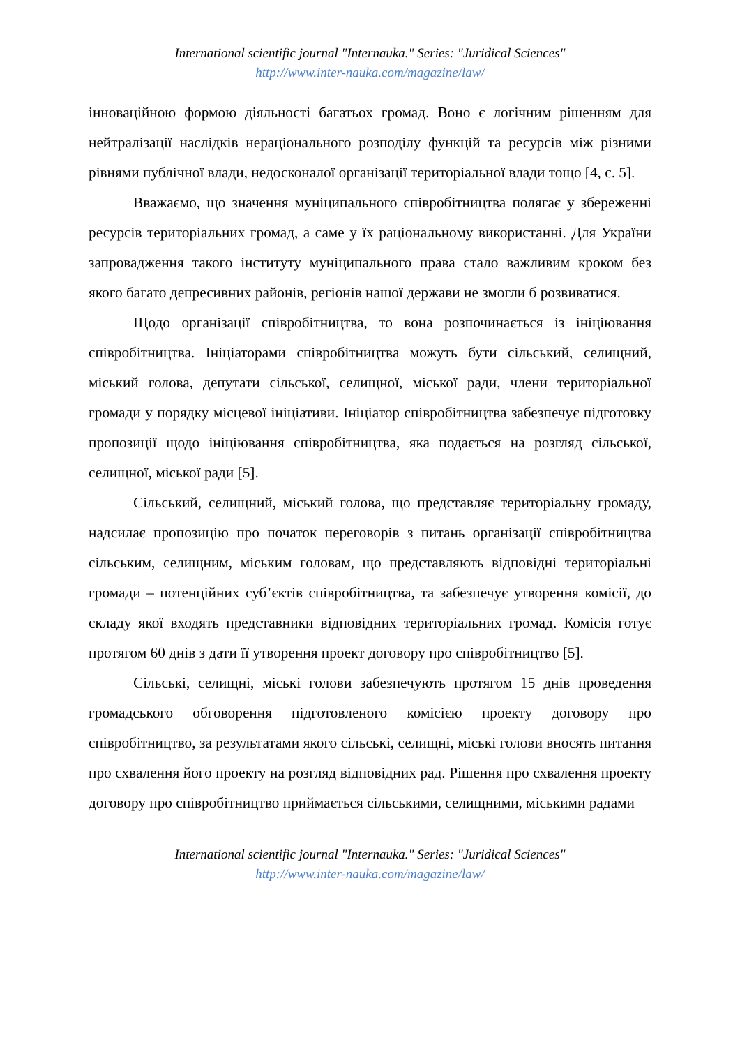International scientific journal "Internauka." Series: "Juridical Sciences"
http://www.inter-nauka.com/magazine/law/
інноваційною формою діяльності багатьох громад. Воно є логічним рішенням для нейтралізації наслідків нераціонального розподілу функцій та ресурсів між різними рівнями публічної влади, недосконалої організації територіальної влади тощо [4, с. 5].
Вважаємо, що значення муніципального співробітництва полягає у збереженні ресурсів територіальних громад, а саме у їх раціональному використанні. Для України запровадження такого інституту муніципального права стало важливим кроком без якого багато депресивних районів, регіонів нашої держави не змогли б розвиватися.
Щодо організації співробітництва, то вона розпочинається із ініціювання співробітництва. Ініціаторами співробітництва можуть бути сільський, селищний, міський голова, депутати сільської, селищної, міської ради, члени територіальної громади у порядку місцевої ініціативи. Ініціатор співробітництва забезпечує підготовку пропозиції щодо ініціювання співробітництва, яка подається на розгляд сільської, селищної, міської ради [5].
Сільський, селищний, міський голова, що представляє територіальну громаду, надсилає пропозицію про початок переговорів з питань організації співробітництва сільським, селищним, міським головам, що представляють відповідні територіальні громади – потенційних суб’єктів співробітництва, та забезпечує утворення комісії, до складу якої входять представники відповідних територіальних громад. Комісія готує протягом 60 днів з дати її утворення проект договору про співробітництво [5].
Сільські, селищні, міські голови забезпечують протягом 15 днів проведення громадського обговорення підготовленого комісією проекту договору про співробітництво, за результатами якого сільські, селищні, міські голови вносять питання про схвалення його проекту на розгляд відповідних рад. Рішення про схвалення проекту договору про співробітництво приймається сільськими, селищними, міськими радами
International scientific journal "Internauka." Series: "Juridical Sciences"
http://www.inter-nauka.com/magazine/law/